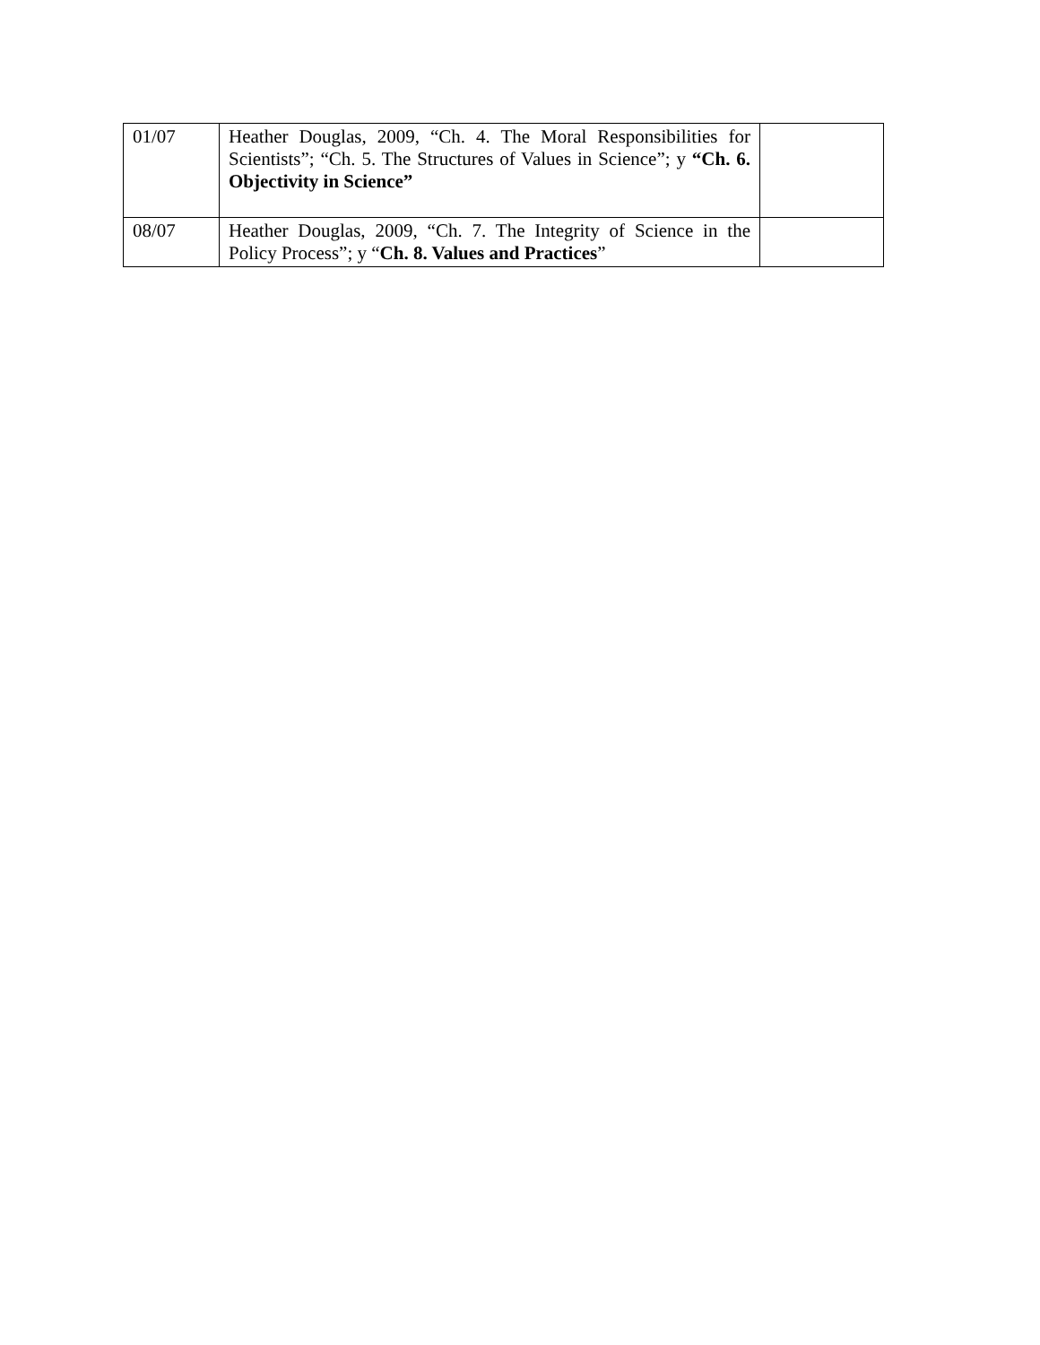| 01/07 | Heather Douglas, 2009, “Ch. 4. The Moral Responsibilities for Scientists”; “Ch. 5. The Structures of Values in Science”; y “Ch. 6. Objectivity in Science” | |
| 08/07 | Heather Douglas, 2009, “Ch. 7. The Integrity of Science in the Policy Process”; y “ Ch. 8. Values and Practices ” | |